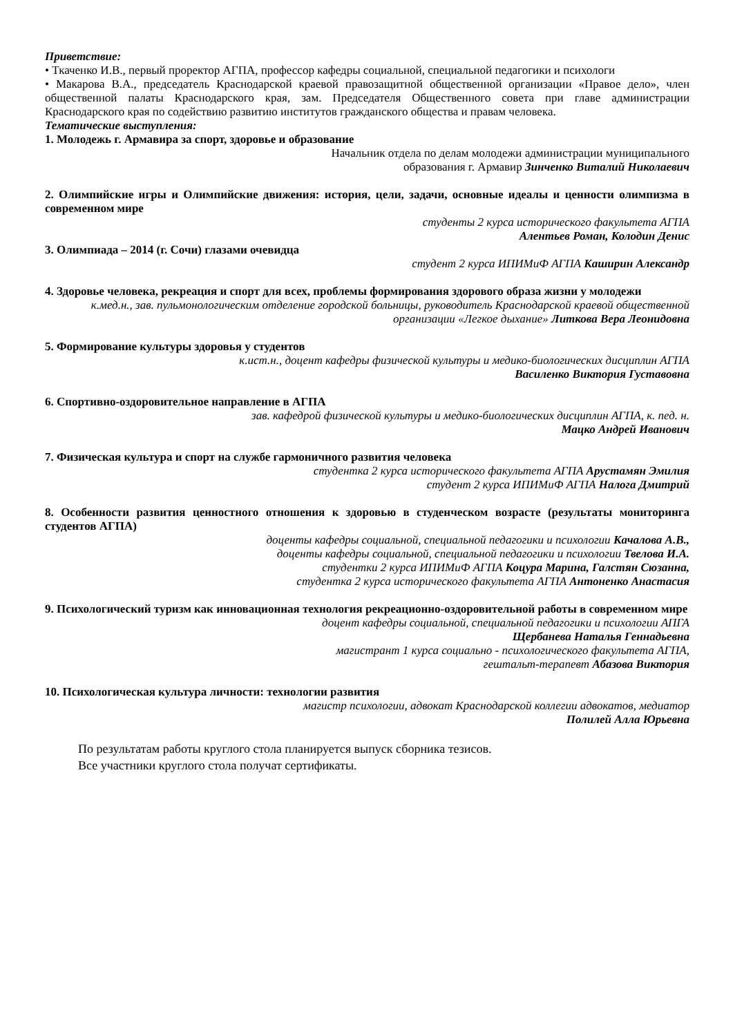Приветствие:
• Ткаченко И.В., первый проректор АГПА, профессор кафедры социальной, специальной педагогики и психологи
• Макарова В.А., председатель Краснодарской краевой правозащитной общественной организации «Правое дело», член общественной палаты Краснодарского края, зам. Председателя Общественного совета при главе администрации Краснодарского края по содействию развитию институтов гражданского общества и правам человека.
Тематические выступления:
1. Молодежь г. Армавира за спорт, здоровье и образование
Начальник отдела по делам молодежи администрации муниципального
образования г. Армавир Зинченко Виталий Николаевич
2. Олимпийские игры и Олимпийские движения: история, цели, задачи, основные идеалы и ценности олимпизма в современном мире
студенты 2 курса исторического факультета АГПА
Алентьев Роман, Колодин Денис
3. Олимпиада – 2014 (г. Сочи) глазами очевидца
студент 2 курса ИПИМиФ АГПА Каширин Александр
4. Здоровье человека, рекреация и спорт для всех, проблемы формирования здорового образа жизни у молодежи
к.мед.н., зав. пульмонологическим отделение городской больницы, руководитель Краснодарской краевой общественной организации «Легкое дыхание» Литкова Вера Леонидовна
5. Формирование культуры здоровья у студентов
к.ист.н., доцент кафедры физической культуры и медико-биологических дисциплин АГПА
Василенко Виктория Густавовна
6. Спортивно-оздоровительное направление в АГПА
зав. кафедрой физической культуры и медико-биологических дисциплин АГПА, к. пед. н.
Мацко Андрей Иванович
7. Физическая культура и спорт на службе гармоничного развития человека
студентка 2 курса исторического факультета АГПА Арустамян Эмилия
студент 2 курса ИПИМиФ АГПА Налога Дмитрий
8. Особенности развития ценностного отношения к здоровью в студенческом возрасте (результаты мониторинга студентов АГПА)
доценты кафедры социальной, специальной педагогики и психологии Качалова А.В.,
доценты кафедры социальной, специальной педагогики и психологии Твелова И.А.
студентки 2 курса ИПИМиФ АГПА Коцура Марина, Галстян Сюзанна,
студентка 2 курса исторического факультета АГПА Антоненко Анастасия
9. Психологический туризм как инновационная технология рекреационно-оздоровительной работы в современном мире
доцент кафедры социальной, специальной педагогики и психологии АПГА
Щербанева Наталья Геннадьевна
магистрант 1 курса социально - психологического факультета АГПА,
гештальт-терапевт Абазова Виктория
10. Психологическая культура личности: технологии развития
магистр психологии, адвокат Краснодарской коллегии адвокатов, медиатор
Полилей Алла Юрьевна
По результатам работы круглого стола планируется выпуск сборника тезисов.
Все участники круглого стола получат сертификаты.